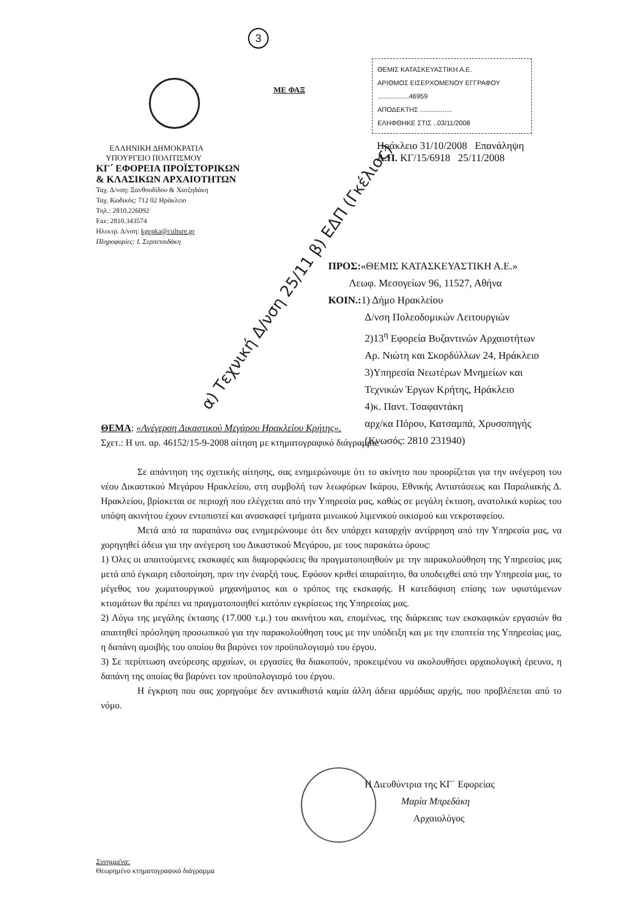3
ΜΕ ΦΑΞ
ΘΕΜΙΣ ΚΑΤΑΣΚΕΥΑΣΤΙΚΗ Α.Ε.
ΑΡΙΘΜΟΣ ΕΙΣΕΡΧΟΜΕΝΟΥ ΕΓΓΡΑΦΟΥ
.................46959
ΑΠΟΔΕΚΤΗΣ .................
ΕΛΗΦΘΗΚΕ ΣΤΙΣ ..03/11/2008
ΕΛΛΗΝΙΚΗ ΔΗΜΟΚΡΑΤΙΑ
ΥΠΟΥΡΓΕΙΟ ΠΟΛΙΤΙΣΜΟΥ
ΚΓ΄ ΕΦΟΡΕΙΑ ΠΡΟΪΣΤΟΡΙΚΩΝ
& ΚΛΑΣΙΚΩΝ ΑΡΧΑΙΟΤΗΤΩΝ
Ταχ. Δ/νση: Ξανθουδίδου & Χατζηδάκη
Ταχ. Κωδικός: 712 02 Ηράκλειο
Τηλ.: 2810.226092
Fax: 2810.343574
Ηλεκτρ. Δ/νση: kgepka@culture.gr
Πληροφορίες: Ι. Σερπετσιδάκη
Ηράκλειο 31/10/2008 Επανάληψη
Α.Π. ΚΓ/15/6918 25/11/2008
α) Τεχνική Δ/νση 25/11 β) ΕΔΠ (Γκέλιος)
ΠΡΟΣ:«ΘΕΜΙΣ ΚΑΤΑΣΚΕΥΑΣΤΙΚΗ Α.Ε.»
Λεωφ. Μεσογείων 96, 11527, Αθήνα
ΚΟΙΝ.: 1) Δήμο Ηρακλείου
Δ/νση Πολεοδομικών Λειτουργιών
2)13<sup>η</sup> Εφορεία Βυζαντινών Αρχαιοτήτων
Αρ. Νιώτη και Σκορδύλλων 24, Ηράκλειο
3)Υπηρεσία Νεωτέρων Μνημείων και
Τεχνικών Έργων Κρήτης, Ηράκλειο
4)κ. Παντ. Τσαφαντάκη
αρχ/κα Πόρου, Κατσαμπά, Χρυσοπηγής
(Κνωσός: 2810 231940)
ΘΕΜΑ: «Ανέγερση Δικαστικού Μεγάρου Ηρακλείου Κρήτης».
Σχετ.: Η υπ. αρ. 46152/15-9-2008 αίτηση με κτηματογραφικό διάγραμμα.
Σε απάντηση της σχετικής αίτησης, σας ενημερώνουμε ότι το ακίνητο που προορίζεται για την ανέγερση του νέου Δικαστικού Μεγάρου Ηρακλείου, στη συμβολή των λεωφόρων Ικάρου, Εθνικής Αντιστάσεως και Παραλιακής Δ. Ηρακλείου, βρίσκεται σε περιοχή που ελέγχεται από την Υπηρεσία μας, καθώς σε μεγάλη έκταση, ανατολικά κυρίως του υπόψη ακινήτου έχουν εντοπιστεί και ανασκαφεί τμήματα μινωικού λιμενικού οικισμού και νεκροταφείου.
Μετά από τα παραπάνω σας ενημερώνουμε ότι δεν υπάρχει καταρχήν αντίρρηση από την Υπηρεσία μας, να χορηγηθεί άδεια για την ανέγερση του Δικαστικού Μεγάρου, με τους παρακάτω όρους:
1) Όλες οι απαιτούμενες εκσκαφές και διαμορφώσεις θα πραγματοποιηθούν με την παρακολούθηση της Υπηρεσίας μας μετά από έγκαιρη ειδοποίηση, πριν την έναρξή τους. Εφόσον κριθεί απαραίτητο, θα υποδειχθεί από την Υπηρεσία μας, το μέγεθος του χωματουργικού μηχανήματος και ο τρόπος της εκσκαφής. Η κατεδάφιση επίσης των υφιστάμενων κτισμάτων θα πρέπει να πραγματοποιηθεί κατόπιν εγκρίσεως της Υπηρεσίας μας.
2) Λόγω της μεγάλης έκτασης (17.000 τ.μ.) του ακινήτου και, επομένως, της διάρκειας των εκσκαφικών εργασιών θα απαιτηθεί πρόσληψη προσωπικού για την παρακολούθηση τους με την υπόδειξη και με την εποπτεία της Υπηρεσίας μας, η δαπάνη αμοιβής του οποίου θα βαρύνει τον προϋπολογισμό του έργου.
3) Σε περίπτωση ανεύρεσης αρχαίων, οι εργασίες θα διακοπούν, προκειμένου να ακολουθήσει αρχαιολογική έρευνα, η δαπάνη της οποίας θα βαρύνει τον προϋπολογισμό του έργου.
Η έγκριση που σας χορηγούμε δεν αντικαθιστά καμία άλλη άδεια αρμόδιας αρχής, που προβλέπεται από το νόμο.
Η Διευθύντρια της ΚΓ΄ Εφορείας
Μαρία Μπρεδάκη
Αρχαιολόγος
Συνημμένα:
Θεωρημένο κτηματογραφικό διάγραμμα